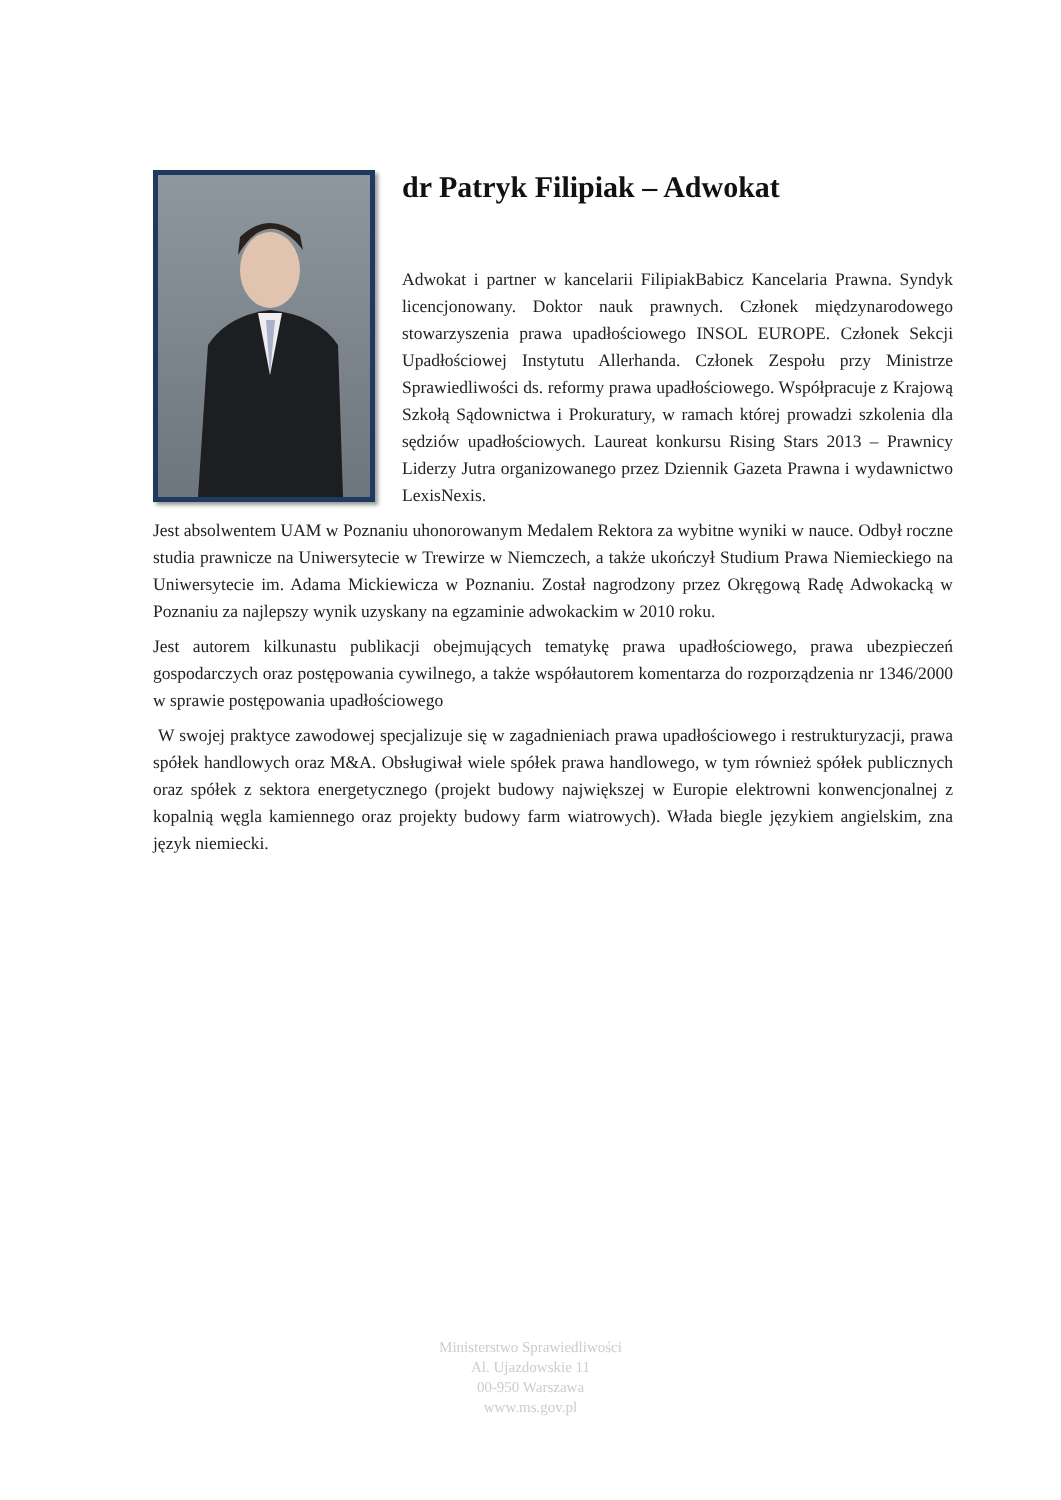dr Patryk Filipiak – Adwokat
Adwokat i partner w kancelarii FilipiakBabicz Kancelaria Prawna. Syndyk licencjonowany. Doktor nauk prawnych. Członek międzynarodowego stowarzyszenia prawa upadłościowego INSOL EUROPE. Członek Sekcji Upadłościowej Instytutu Allerhanda. Członek Zespołu przy Ministrze Sprawiedliwości ds. reformy prawa upadłościowego. Współpracuje z Krajową Szkołą Sądownictwa i Prokuratury, w ramach której prowadzi szkolenia dla sędziów upadłościowych. Laureat konkursu Rising Stars 2013 – Prawnicy Liderzy Jutra organizowanego przez Dziennik Gazeta Prawna i wydawnictwo LexisNexis.
Jest absolwentem UAM w Poznaniu uhonorowanym Medalem Rektora za wybitne wyniki w nauce. Odbył roczne studia prawnicze na Uniwersytecie w Trewirze w Niemczech, a także ukończył Studium Prawa Niemieckiego na Uniwersytecie im. Adama Mickiewicza w Poznaniu. Został nagrodzony przez Okręgową Radę Adwokacką w Poznaniu za najlepszy wynik uzyskany na egzaminie adwokackim w 2010 roku.
Jest autorem kilkunastu publikacji obejmujących tematykę prawa upadłościowego, prawa ubezpieczeń gospodarczych oraz postępowania cywilnego, a także współautorem komentarza do rozporządzenia nr 1346/2000 w sprawie postępowania upadłościowego
W swojej praktyce zawodowej specjalizuje się w zagadnieniach prawa upadłościowego i restrukturyzacji, prawa spółek handlowych oraz M&A. Obsługiwał wiele spółek prawa handlowego, w tym również spółek publicznych oraz spółek z sektora energetycznego (projekt budowy największej w Europie elektrowni konwencjonalnej z kopalnią węgla kamiennego oraz projekty budowy farm wiatrowych). Włada biegle językiem angielskim, zna język niemiecki.
Ministerstwo Sprawiedliwości
Al. Ujazdowskie 11
00-950 Warszawa
www.ms.gov.pl